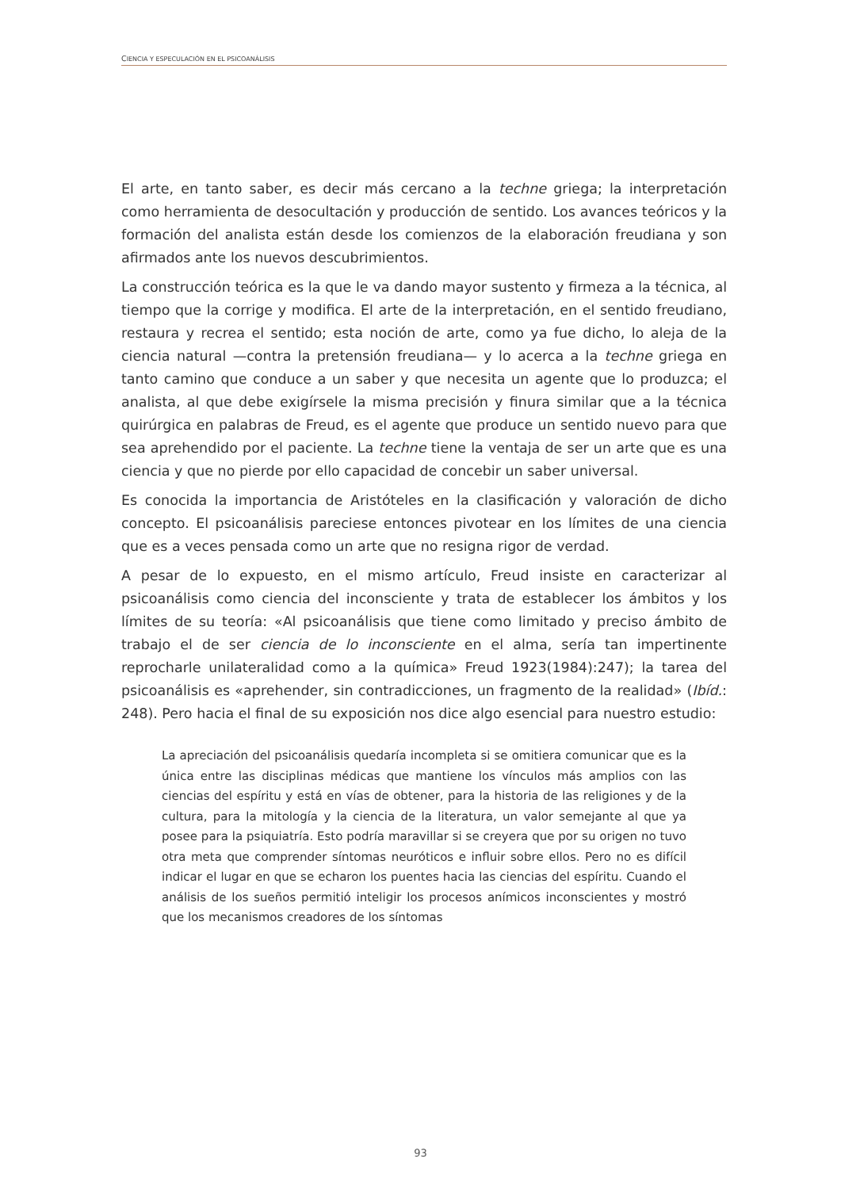CIENCIA Y ESPECULACIÓN EN EL PSICOANÁLISIS
El arte, en tanto saber, es decir más cercano a la techne griega; la interpretación como herramienta de desocultación y producción de sentido. Los avances teóricos y la formación del analista están desde los comienzos de la elaboración freudiana y son afirmados ante los nuevos descubrimientos.
La construcción teórica es la que le va dando mayor sustento y firmeza a la técnica, al tiempo que la corrige y modifica. El arte de la interpretación, en el sentido freudiano, restaura y recrea el sentido; esta noción de arte, como ya fue dicho, lo aleja de la ciencia natural —contra la pretensión freudiana— y lo acerca a la techne griega en tanto camino que conduce a un saber y que necesita un agente que lo produzca; el analista, al que debe exigírsele la misma precisión y finura similar que a la técnica quirúrgica en palabras de Freud, es el agente que produce un sentido nuevo para que sea aprehendido por el paciente. La techne tiene la ventaja de ser un arte que es una ciencia y que no pierde por ello capacidad de concebir un saber universal.
Es conocida la importancia de Aristóteles en la clasificación y valoración de dicho concepto. El psicoanálisis pareciese entonces pivotear en los límites de una ciencia que es a veces pensada como un arte que no resigna rigor de verdad.
A pesar de lo expuesto, en el mismo artículo, Freud insiste en caracterizar al psicoanálisis como ciencia del inconsciente y trata de establecer los ámbitos y los límites de su teoría: «Al psicoanálisis que tiene como limitado y preciso ámbito de trabajo el de ser ciencia de lo inconsciente en el alma, sería tan impertinente reprocharle unilateralidad como a la química» Freud 1923(1984):247); la tarea del psicoanálisis es «aprehender, sin contradicciones, un fragmento de la realidad» (Ibíd.: 248). Pero hacia el final de su exposición nos dice algo esencial para nuestro estudio:
La apreciación del psicoanálisis quedaría incompleta si se omitiera comunicar que es la única entre las disciplinas médicas que mantiene los vínculos más amplios con las ciencias del espíritu y está en vías de obtener, para la historia de las religiones y de la cultura, para la mitología y la ciencia de la literatura, un valor semejante al que ya posee para la psiquiatría. Esto podría maravillar si se creyera que por su origen no tuvo otra meta que comprender síntomas neuróticos e influir sobre ellos. Pero no es difícil indicar el lugar en que se echaron los puentes hacia las ciencias del espíritu. Cuando el análisis de los sueños permitió inteligir los procesos anímicos inconscientes y mostró que los mecanismos creadores de los síntomas
93